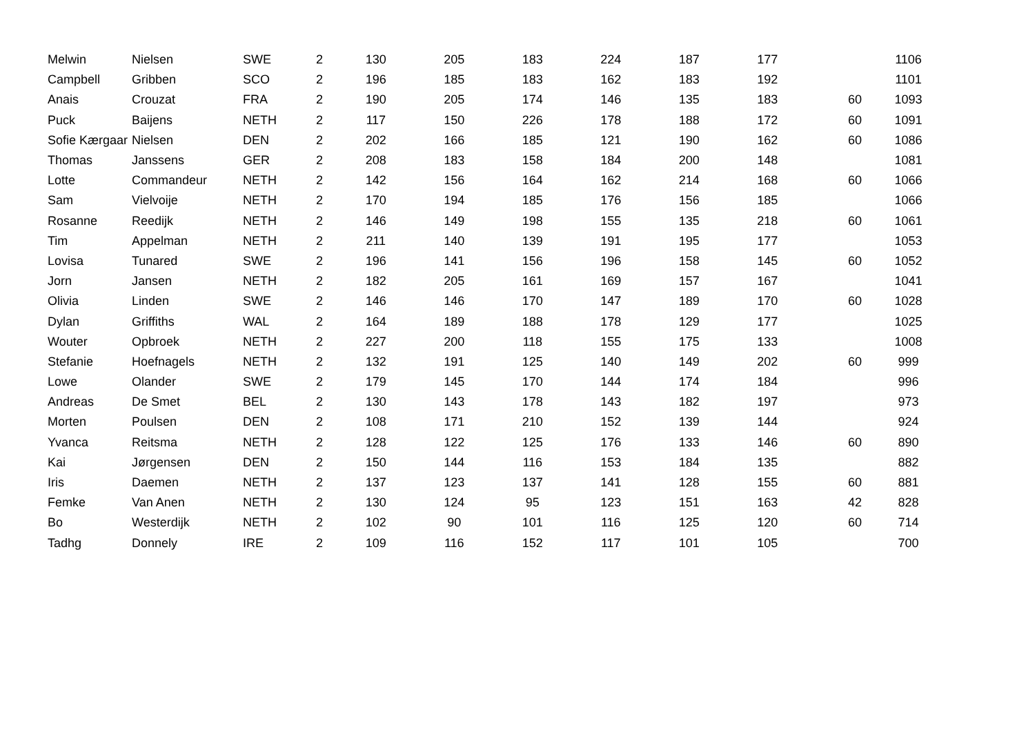| Melwin | Nielsen | SWE | 2 | 130 | 205 | 183 | 224 | 187 | 177 | | 1106 |
| Campbell | Gribben | SCO | 2 | 196 | 185 | 183 | 162 | 183 | 192 | | 1101 |
| Anais | Crouzat | FRA | 2 | 190 | 205 | 174 | 146 | 135 | 183 | 60 | 1093 |
| Puck | Baijens | NETH | 2 | 117 | 150 | 226 | 178 | 188 | 172 | 60 | 1091 |
| Sofie Kærgaar | Nielsen | DEN | 2 | 202 | 166 | 185 | 121 | 190 | 162 | 60 | 1086 |
| Thomas | Janssens | GER | 2 | 208 | 183 | 158 | 184 | 200 | 148 | | 1081 |
| Lotte | Commandeur | NETH | 2 | 142 | 156 | 164 | 162 | 214 | 168 | 60 | 1066 |
| Sam | Vielvoije | NETH | 2 | 170 | 194 | 185 | 176 | 156 | 185 | | 1066 |
| Rosanne | Reedijk | NETH | 2 | 146 | 149 | 198 | 155 | 135 | 218 | 60 | 1061 |
| Tim | Appelman | NETH | 2 | 211 | 140 | 139 | 191 | 195 | 177 | | 1053 |
| Lovisa | Tunared | SWE | 2 | 196 | 141 | 156 | 196 | 158 | 145 | 60 | 1052 |
| Jorn | Jansen | NETH | 2 | 182 | 205 | 161 | 169 | 157 | 167 | | 1041 |
| Olivia | Linden | SWE | 2 | 146 | 146 | 170 | 147 | 189 | 170 | 60 | 1028 |
| Dylan | Griffiths | WAL | 2 | 164 | 189 | 188 | 178 | 129 | 177 | | 1025 |
| Wouter | Opbroek | NETH | 2 | 227 | 200 | 118 | 155 | 175 | 133 | | 1008 |
| Stefanie | Hoefnagels | NETH | 2 | 132 | 191 | 125 | 140 | 149 | 202 | 60 | 999 |
| Lowe | Olander | SWE | 2 | 179 | 145 | 170 | 144 | 174 | 184 | | 996 |
| Andreas | De Smet | BEL | 2 | 130 | 143 | 178 | 143 | 182 | 197 | | 973 |
| Morten | Poulsen | DEN | 2 | 108 | 171 | 210 | 152 | 139 | 144 | | 924 |
| Yvanca | Reitsma | NETH | 2 | 128 | 122 | 125 | 176 | 133 | 146 | 60 | 890 |
| Kai | Jørgensen | DEN | 2 | 150 | 144 | 116 | 153 | 184 | 135 | | 882 |
| Iris | Daemen | NETH | 2 | 137 | 123 | 137 | 141 | 128 | 155 | 60 | 881 |
| Femke | Van Anen | NETH | 2 | 130 | 124 | 95 | 123 | 151 | 163 | 42 | 828 |
| Bo | Westerdijk | NETH | 2 | 102 | 90 | 101 | 116 | 125 | 120 | 60 | 714 |
| Tadhg | Donnely | IRE | 2 | 109 | 116 | 152 | 117 | 101 | 105 | | 700 |